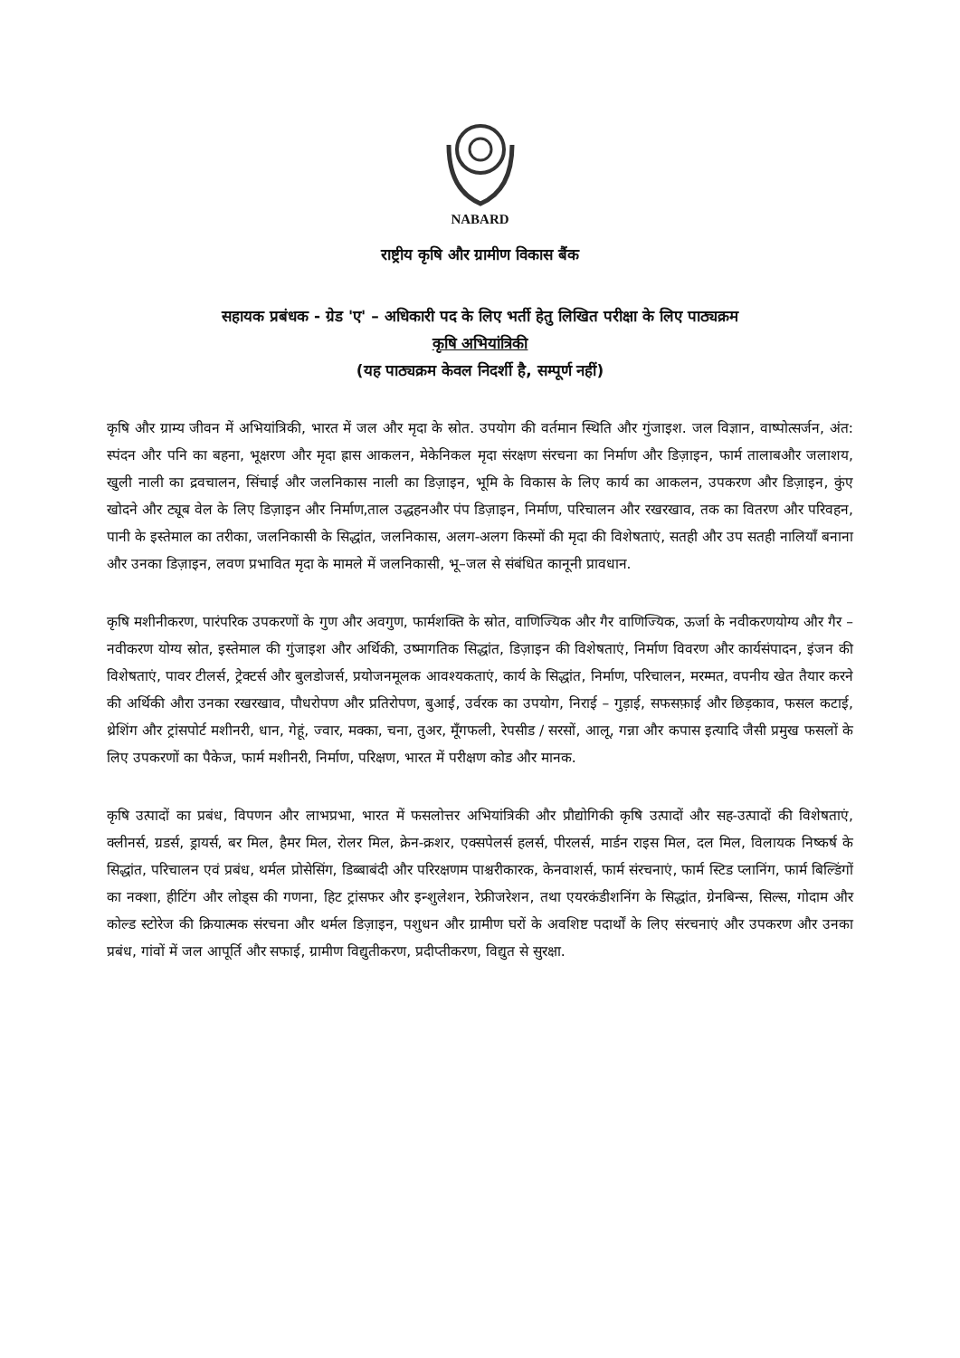NABARD
राष्ट्रीय कृषि और ग्रामीण विकास बैंक
सहायक प्रबंधक - ग्रेड 'ए' – अधिकारी पद के लिए भर्ती हेतु लिखित परीक्षा के लिए पाठ्यक्रम
कृषि अभियांत्रिकी
(यह पाठ्यक्रम केवल निदर्शी है, सम्पूर्ण नहीं)
कृषि और ग्राम्य जीवन में अभियांत्रिकी, भारत में जल और मृदा के स्रोत. उपयोग की वर्तमान स्थिति और गुंजाइश. जल विज्ञान, वाष्पोत्सर्जन, अंत: स्पंदन और पनि का बहना, भूक्षरण और मृदा ह्रास आकलन, मेकेनिकल मृदा संरक्षण संरचना का निर्माण और डिज़ाइन, फार्म तालाबऔर जलाशय, खुली नाली का द्रवचालन, सिंचाई और जलनिकास नाली का डिज़ाइन, भूमि के विकास के लिए कार्य का आकलन, उपकरण और डिज़ाइन, कुंए खोदने और ट्यूब वेल के लिए डिज़ाइन और निर्माण,ताल उद्धहनऔर पंप डिज़ाइन, निर्माण, परिचालन और रखरखाव, तक का वितरण और परिवहन, पानी के इस्तेमाल का तरीका, जलनिकासी के सिद्धांत, जलनिकास, अलग-अलग किस्मों की मृदा की विशेषताएं, सतही और उप सतही नालियाँ बनाना और उनका डिज़ाइन, लवण प्रभावित मृदा के मामले में जलनिकासी, भू–जल से संबंधित कानूनी प्रावधान.
कृषि मशीनीकरण, पारंपरिक उपकरणों के गुण और अवगुण, फार्मशक्ति के स्रोत, वाणिज्यिक और गैर वाणिज्यिक, ऊर्जा के नवीकरणयोग्य और गैर –नवीकरण योग्य स्रोत, इस्तेमाल की गुंजाइश और अर्थिकी, उष्मागतिक सिद्धांत, डिज़ाइन की विशेषताएं, निर्माण विवरण और कार्यसंपादन, इंजन की विशेषताएं, पावर टीलर्स, ट्रेक्टर्स और बुलडोजर्स, प्रयोजनमूलक आवश्यकताएं, कार्य के सिद्धांत, निर्माण, परिचालन, मरम्मत, वपनीय खेत तैयार करने की अर्थिकी औरा उनका रखरखाव, पौधरोपण और प्रतिरोपण, बुआई, उर्वरक का उपयोग, निराई – गुड़ाई, सफसफ़ाई और छिड़काव, फसल कटाई, थ्रेशिंग और ट्रांसपोर्ट मशीनरी, धान, गेहूं, ज्वार, मक्का, चना, तुअर, मूँगफली, रेपसीड / सरसों, आलू, गन्ना और कपास इत्यादि जैसी प्रमुख फसलों के लिए उपकरणों का पैकेज, फार्म मशीनरी, निर्माण, परिक्षण, भारत में परीक्षण कोड और मानक.
कृषि उत्पादों का प्रबंध, विपणन और लाभप्रभा, भारत में फसलोत्तर अभियांत्रिकी और प्रौद्योगिकी कृषि उत्पादों और सह-उत्पादों की विशेषताएं, क्लीनर्स, ग्रडर्स, ड्रायर्स, बर मिल, हैमर मिल, रोलर मिल, क्रेन-क्रशर, एक्सपेलर्स हलर्स, पीरलर्स, मार्डन राइस मिल, दल मिल, विलायक निष्कर्ष के सिद्धांत, परिचालन एवं प्रबंध, थर्मल प्रोसेसिंग, डिब्बाबंदी और परिरक्षणम पाश्चरीकारक, केनवाशर्स, फार्म संरचनाएं, फार्म स्टिड प्लानिंग, फार्म बिल्डिंगों का नक्शा, हीटिंग और लोड्स की गणना, हिट ट्रांसफर और इन्शुलेशन, रेफ्रीजरेशन, तथा एयरकंडीशनिंग के सिद्धांत, ग्रेनबिन्स, सिल्स, गोदाम और कोल्ड स्टोरेज की क्रियात्मक संरचना और थर्मल डिज़ाइन, पशुधन और ग्रामीण घरों के अवशिष्ट पदार्थों के लिए संरचनाएं और उपकरण और उनका प्रबंध, गांवों में जल आपूर्ति और सफाई, ग्रामीण विद्युतीकरण, प्रदीप्तीकरण, विद्युत से सुरक्षा.